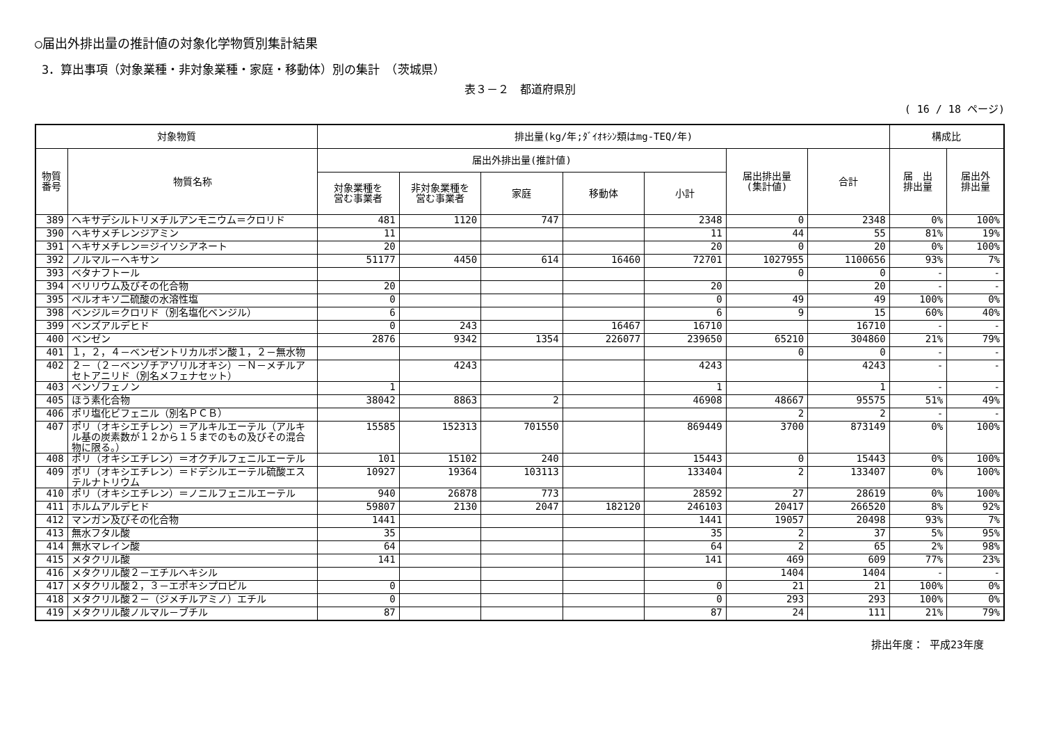○届出外排出量の推計値の対象化学物質別集計結果
3．算出事項（対象業種・非対象業種・家庭・移動体）別の集計　（茨城県）
表３－２　都道府県別
( 16 / 18 ページ)
| 対象物質 | | 排出量(kg/年;ﾀﾞｲｵｷｼﾝ類はmg-TEQ/年) | | | | | | | 構成比 | |
| --- | --- | --- | --- | --- | --- | --- | --- | --- | --- | --- |
| 物質 番号 | 物質名称 | 届出外排出量(推計値) | | | | | 届出排出量 (集計値) | 合計 | 届 出 排出量 | 届出外 排出量 |
| | | 対象業種を 営む事業者 | 非対象業種を 営む事業者 | 家庭 | 移動体 | 小計 | | | | |
| 389 | ヘキサデシルトリメチルアンモニウム＝クロリド | 481 | 1120 | 747 | | 2348 | 0 | 2348 | 0% | 100% |
| 390 | ヘキサメチレンジアミン | 11 | | | | 11 | 44 | 55 | 81% | 19% |
| 391 | ヘキサメチレン＝ジイソシアネート | 20 | | | | 20 | 0 | 20 | 0% | 100% |
| 392 | ノルマル－ヘキサン | 51177 | 4450 | 614 | 16460 | 72701 | 1027955 | 1100656 | 93% | 7% |
| 393 | ベタナフトール | | | | | | 0 | 0 | - | - |
| 394 | ベリリウム及びその化合物 | 20 | | | | 20 | | 20 | - | - |
| 395 | ペルオキソ二硫酸の水溶性塩 | 0 | | | | 0 | 49 | 49 | 100% | 0% |
| 398 | ベンジル＝クロリド（別名塩化ベンジル） | 6 | | | | 6 | 9 | 15 | 60% | 40% |
| 399 | ベンズアルデヒド | 0 | 243 | | 16467 | 16710 | | 16710 | - | - |
| 400 | ベンゼン | 2876 | 9342 | 1354 | 226077 | 239650 | 65210 | 304860 | 21% | 79% |
| 401 | １，２，４－ベンゼントリカルボン酸１，２－無水物 | | | | | | 0 | 0 | - | - |
| 402 | ２－（２－ベンゾチアゾリルオキシ）－Ｎ－メチルアセトアニリド（別名メフェナセット） | | 4243 | | | 4243 | | 4243 | - | - |
| 403 | ベンゾフェノン | 1 | | | | 1 | | 1 | - | - |
| 405 | ほう素化合物 | 38042 | 8863 | 2 | | 46908 | 48667 | 95575 | 51% | 49% |
| 406 | ポリ塩化ビフェニル（別名ＰＣＢ） | | | | | | 2 | 2 | - | - |
| 407 | ポリ（オキシエチレン）＝アルキルエーテル（アルキル基の炭素数が１２から１５までのもの及びその混合物に限る。） | 15585 | 152313 | 701550 | | 869449 | 3700 | 873149 | 0% | 100% |
| 408 | ポリ（オキシエチレン）＝オクチルフェニルエーテル | 101 | 15102 | 240 | | 15443 | 0 | 15443 | 0% | 100% |
| 409 | ポリ（オキシエチレン）＝ドデシルエーテル硫酸エステルナトリウム | 10927 | 19364 | 103113 | | 133404 | 2 | 133407 | 0% | 100% |
| 410 | ポリ（オキシエチレン）＝ノニルフェニルエーテル | 940 | 26878 | 773 | | 28592 | 27 | 28619 | 0% | 100% |
| 411 | ホルムアルデヒド | 59807 | 2130 | 2047 | 182120 | 246103 | 20417 | 266520 | 8% | 92% |
| 412 | マンガン及びその化合物 | 1441 | | | | 1441 | 19057 | 20498 | 93% | 7% |
| 413 | 無水フタル酸 | 35 | | | | 35 | 2 | 37 | 5% | 95% |
| 414 | 無水マレイン酸 | 64 | | | | 64 | 2 | 65 | 2% | 98% |
| 415 | メタクリル酸 | 141 | | | | 141 | 469 | 609 | 77% | 23% |
| 416 | メタクリル酸２－エチルヘキシル | | | | | | 1404 | 1404 | - | - |
| 417 | メタクリル酸２，３－エポキシプロピル | 0 | | | | 0 | 21 | 21 | 100% | 0% |
| 418 | メタクリル酸２－（ジメチルアミノ）エチル | 0 | | | | 0 | 293 | 293 | 100% | 0% |
| 419 | メタクリル酸ノルマル－ブチル | 87 | | | | 87 | 24 | 111 | 21% | 79% |
排出年度： 平成23年度